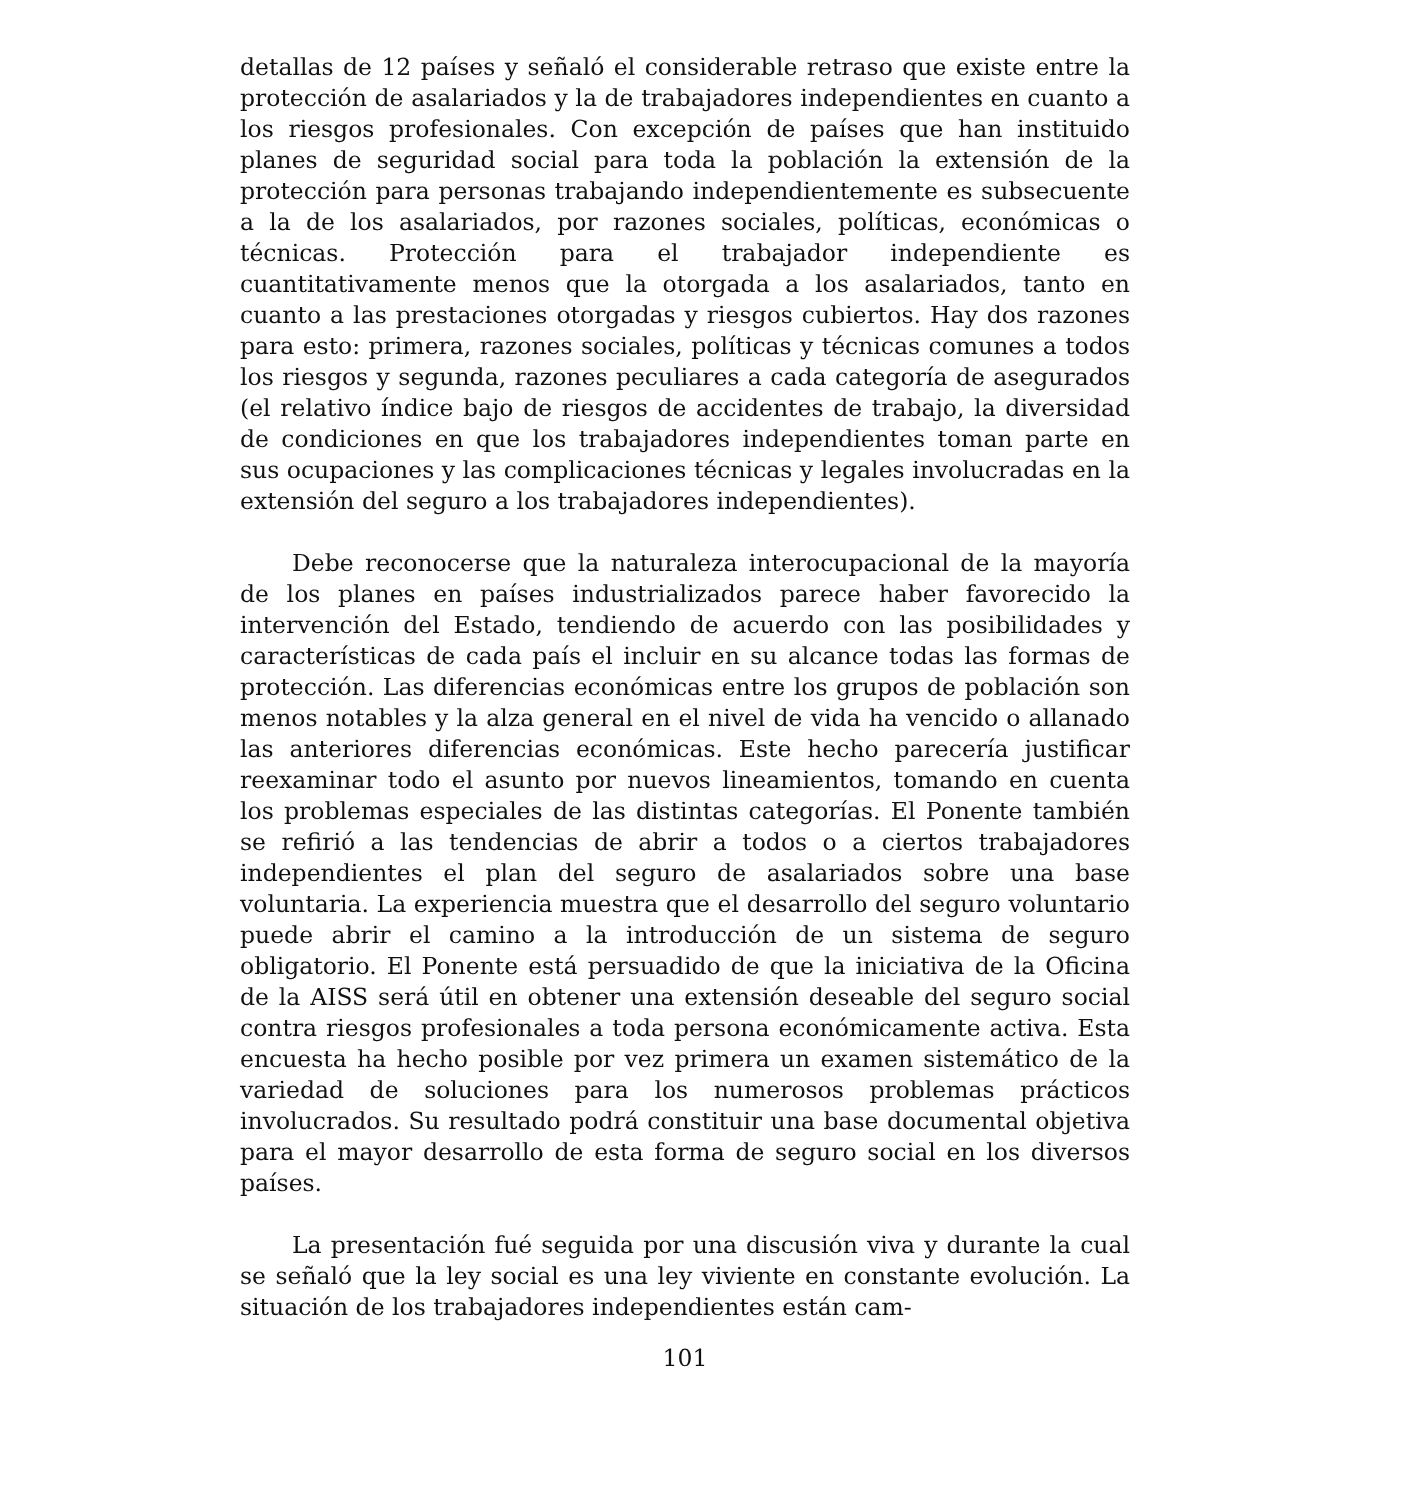detallas de 12 países y señaló el considerable retraso que existe entre la protección de asalariados y la de trabajadores independientes en cuanto a los riesgos profesionales. Con excepción de países que han instituido planes de seguridad social para toda la población la extensión de la protección para personas trabajando independientemente es subsecuente a la de los asalariados, por razones sociales, políticas, económicas o técnicas. Protección para el trabajador independiente es cuantitativamente menos que la otorgada a los asalariados, tanto en cuanto a las prestaciones otorgadas y riesgos cubiertos. Hay dos razones para esto: primera, razones sociales, políticas y técnicas comunes a todos los riesgos y segunda, razones peculiares a cada categoría de asegurados (el relativo índice bajo de riesgos de accidentes de trabajo, la diversidad de condiciones en que los trabajadores independientes toman parte en sus ocupaciones y las complicaciones técnicas y legales involucradas en la extensión del seguro a los trabajadores independientes).
Debe reconocerse que la naturaleza interocupacional de la mayoría de los planes en países industrializados parece haber favorecido la intervención del Estado, tendiendo de acuerdo con las posibilidades y características de cada país el incluir en su alcance todas las formas de protección. Las diferencias económicas entre los grupos de población son menos notables y la alza general en el nivel de vida ha vencido o allanado las anteriores diferencias económicas. Este hecho parecería justificar reexaminar todo el asunto por nuevos lineamientos, tomando en cuenta los problemas especiales de las distintas categorías. El Ponente también se refirió a las tendencias de abrir a todos o a ciertos trabajadores independientes el plan del seguro de asalariados sobre una base voluntaria. La experiencia muestra que el desarrollo del seguro voluntario puede abrir el camino a la introducción de un sistema de seguro obligatorio. El Ponente está persuadido de que la iniciativa de la Oficina de la AISS será útil en obtener una extensión deseable del seguro social contra riesgos profesionales a toda persona económicamente activa. Esta encuesta ha hecho posible por vez primera un examen sistemático de la variedad de soluciones para los numerosos problemas prácticos involucrados. Su resultado podrá constituir una base documental objetiva para el mayor desarrollo de esta forma de seguro social en los diversos países.
La presentación fué seguida por una discusión viva y durante la cual se señaló que la ley social es una ley viviente en constante evolución. La situación de los trabajadores independientes están cam-
101